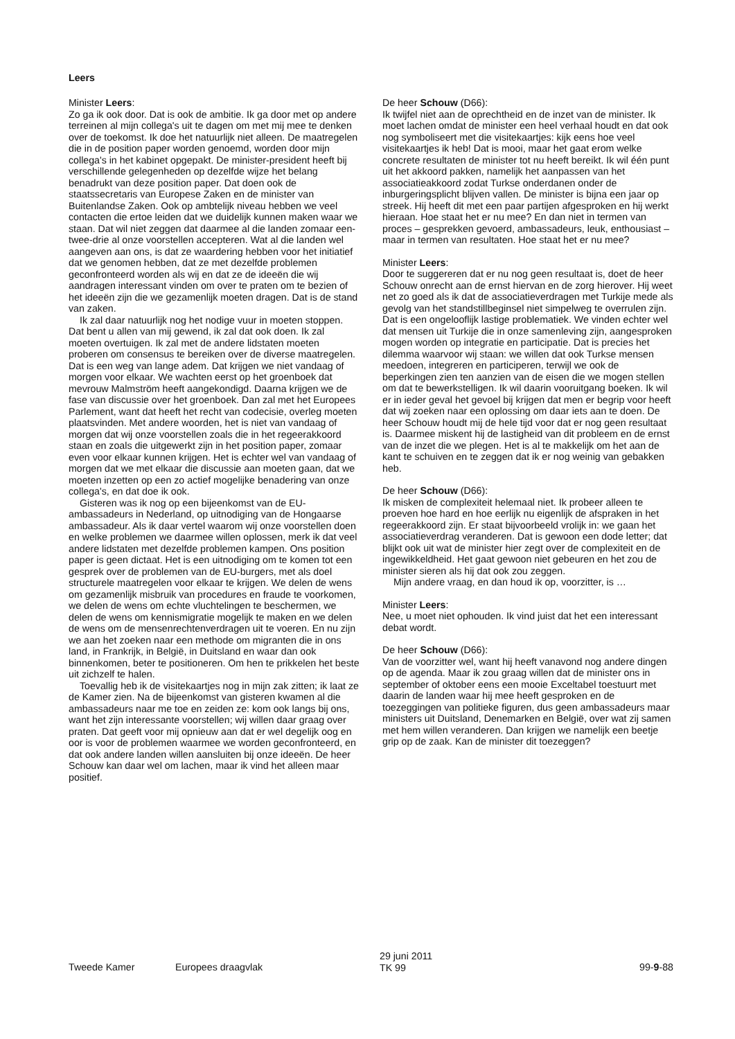Leers
Minister Leers:
Zo ga ik ook door. Dat is ook de ambitie. Ik ga door met op andere terreinen al mijn collega's uit te dagen om met mij mee te denken over de toekomst. Ik doe het natuurlijk niet alleen. De maatregelen die in de position paper worden genoemd, worden door mijn collega's in het kabinet opgepakt. De minister-president heeft bij verschillende gelegenheden op dezelfde wijze het belang benadrukt van deze position paper. Dat doen ook de staatssecretaris van Europese Zaken en de minister van Buitenlandse Zaken. Ook op ambtelijk niveau hebben we veel contacten die ertoe leiden dat we duidelijk kunnen maken waar we staan. Dat wil niet zeggen dat daarmee al die landen zomaar een-twee-drie al onze voorstellen accepteren. Wat al die landen wel aangeven aan ons, is dat ze waardering hebben voor het initiatief dat we genomen hebben, dat ze met dezelfde problemen geconfronteerd worden als wij en dat ze de ideeën die wij aandragen interessant vinden om over te praten om te bezien of het ideeën zijn die we gezamenlijk moeten dragen. Dat is de stand van zaken.
Ik zal daar natuurlijk nog het nodige vuur in moeten stoppen. Dat bent u allen van mij gewend, ik zal dat ook doen. Ik zal moeten overtuigen. Ik zal met de andere lidstaten moeten proberen om consensus te bereiken over de diverse maatregelen. Dat is een weg van lange adem. Dat krijgen we niet vandaag of morgen voor elkaar. We wachten eerst op het groenboek dat mevrouw Malmström heeft aangekondigd. Daarna krijgen we de fase van discussie over het groenboek. Dan zal met het Europees Parlement, want dat heeft het recht van codecisie, overleg moeten plaatsvinden. Met andere woorden, het is niet van vandaag of morgen dat wij onze voorstellen zoals die in het regeerakkoord staan en zoals die uitgewerkt zijn in het position paper, zomaar even voor elkaar kunnen krijgen. Het is echter wel van vandaag of morgen dat we met elkaar die discussie aan moeten gaan, dat we moeten inzetten op een zo actief mogelijke benadering van onze collega's, en dat doe ik ook.
Gisteren was ik nog op een bijeenkomst van de EU-ambassadeurs in Nederland, op uitnodiging van de Hongaarse ambassadeur. Als ik daar vertel waarom wij onze voorstellen doen en welke problemen we daarmee willen oplossen, merk ik dat veel andere lidstaten met dezelfde problemen kampen. Ons position paper is geen dictaat. Het is een uitnodiging om te komen tot een gesprek over de problemen van de EU-burgers, met als doel structurele maatregelen voor elkaar te krijgen. We delen de wens om gezamenlijk misbruik van procedures en fraude te voorkomen, we delen de wens om echte vluchtelingen te beschermen, we delen de wens om kennismigratie mogelijk te maken en we delen de wens om de mensenrechtenverdragen uit te voeren. En nu zijn we aan het zoeken naar een methode om migranten die in ons land, in Frankrijk, in België, in Duitsland en waar dan ook binnenkomen, beter te positioneren. Om hen te prikkelen het beste uit zichzelf te halen.
Toevallig heb ik de visitekaartjes nog in mijn zak zitten; ik laat ze de Kamer zien. Na de bijeenkomst van gisteren kwamen al die ambassadeurs naar me toe en zeiden ze: kom ook langs bij ons, want het zijn interessante voorstellen; wij willen daar graag over praten. Dat geeft voor mij opnieuw aan dat er wel degelijk oog en oor is voor de problemen waarmee we worden geconfronteerd, en dat ook andere landen willen aansluiten bij onze ideeën. De heer Schouw kan daar wel om lachen, maar ik vind het alleen maar positief.
De heer Schouw (D66):
Ik twijfel niet aan de oprechtheid en de inzet van de minister. Ik moet lachen omdat de minister een heel verhaal houdt en dat ook nog symboliseert met die visitekaartjes: kijk eens hoe veel visitekaartjes ik heb! Dat is mooi, maar het gaat erom welke concrete resultaten de minister tot nu heeft bereikt. Ik wil één punt uit het akkoord pakken, namelijk het aanpassen van het associatieakkoord zodat Turkse onderdanen onder de inburgeringsplicht blijven vallen. De minister is bijna een jaar op streek. Hij heeft dit met een paar partijen afgesproken en hij werkt hieraan. Hoe staat het er nu mee? En dan niet in termen van proces – gesprekken gevoerd, ambassadeurs, leuk, enthousiast – maar in termen van resultaten. Hoe staat het er nu mee?
Minister Leers:
Door te suggereren dat er nu nog geen resultaat is, doet de heer Schouw onrecht aan de ernst hiervan en de zorg hierover. Hij weet net zo goed als ik dat de associatieverdragen met Turkije mede als gevolg van het standstillbeginsel niet simpelweg te overrulen zijn. Dat is een ongelooflijk lastige problematiek. We vinden echter wel dat mensen uit Turkije die in onze samenleving zijn, aangesproken mogen worden op integratie en participatie. Dat is precies het dilemma waarvoor wij staan: we willen dat ook Turkse mensen meedoen, integreren en participeren, terwijl we ook de beperkingen zien ten aanzien van de eisen die we mogen stellen om dat te bewerkstelligen. Ik wil daarin vooruitgang boeken. Ik wil er in ieder geval het gevoel bij krijgen dat men er begrip voor heeft dat wij zoeken naar een oplossing om daar iets aan te doen. De heer Schouw houdt mij de hele tijd voor dat er nog geen resultaat is. Daarmee miskent hij de lastigheid van dit probleem en de ernst van de inzet die we plegen. Het is al te makkelijk om het aan de kant te schuiven en te zeggen dat ik er nog weinig van gebakken heb.
De heer Schouw (D66):
Ik misken de complexiteit helemaal niet. Ik probeer alleen te proeven hoe hard en hoe eerlijk nu eigenlijk de afspraken in het regeerakkoord zijn. Er staat bijvoorbeeld vrolijk in: we gaan het associatieverdrag veranderen. Dat is gewoon een dode letter; dat blijkt ook uit wat de minister hier zegt over de complexiteit en de ingewikkeldheid. Het gaat gewoon niet gebeuren en het zou de minister sieren als hij dat ook zou zeggen.
Mijn andere vraag, en dan houd ik op, voorzitter, is …
Minister Leers:
Nee, u moet niet ophouden. Ik vind juist dat het een interessant debat wordt.
De heer Schouw (D66):
Van de voorzitter wel, want hij heeft vanavond nog andere dingen op de agenda. Maar ik zou graag willen dat de minister ons in september of oktober eens een mooie Exceltabel toestuurt met daarin de landen waar hij mee heeft gesproken en de toezeggingen van politieke figuren, dus geen ambassadeurs maar ministers uit Duitsland, Denemarken en België, over wat zij samen met hem willen veranderen. Dan krijgen we namelijk een beetje grip op de zaak. Kan de minister dit toezeggen?
Tweede Kamer Europees draagvlak
29 juni 2011
TK 99
99-9-88